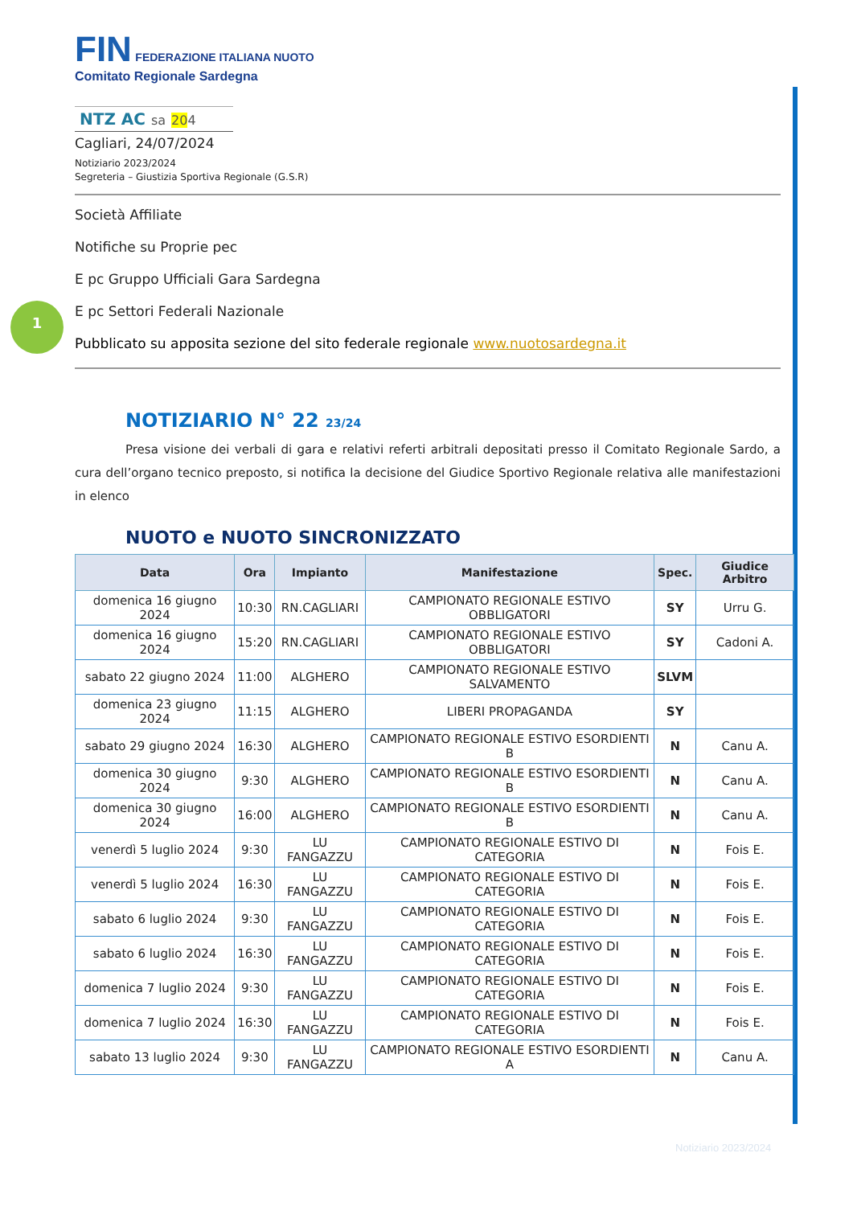1
FIN FEDERAZIONE ITALIANA NUOTO
Comitato Regionale Sardegna
NTZ AC sa 204
Cagliari, 24/07/2024
Notiziario 2023/2024
Segreteria – Giustizia Sportiva Regionale (G.S.R)
Società Affiliate
Notifiche su Proprie pec
E pc Gruppo Ufficiali Gara Sardegna
E pc Settori Federali Nazionale
Pubblicato su apposita sezione del sito federale regionale www.nuotosardegna.it
NOTIZIARIO N° 22 23/24
Presa visione dei verbali di gara e relativi referti arbitrali depositati presso il Comitato Regionale Sardo, a cura dell’organo tecnico preposto, si notifica la decisione del Giudice Sportivo Regionale relativa alle manifestazioni in elenco
NUOTO e NUOTO SINCRONIZZATO
| Data | Ora | Impianto | Manifestazione | Spec. | Giudice Arbitro |
| --- | --- | --- | --- | --- | --- |
| domenica 16 giugno 2024 | 10:30 | RN.CAGLIARI | CAMPIONATO REGIONALE ESTIVO OBBLIGATORI | SY | Urru G. |
| domenica 16 giugno 2024 | 15:20 | RN.CAGLIARI | CAMPIONATO REGIONALE ESTIVO OBBLIGATORI | SY | Cadoni A. |
| sabato 22 giugno 2024 | 11:00 | ALGHERO | CAMPIONATO REGIONALE ESTIVO SALVAMENTO | SLVM | |
| domenica 23 giugno 2024 | 11:15 | ALGHERO | LIBERI PROPAGANDA | SY | |
| sabato 29 giugno 2024 | 16:30 | ALGHERO | CAMPIONATO REGIONALE ESTIVO ESORDIENTI B | N | Canu A. |
| domenica 30 giugno 2024 | 9:30 | ALGHERO | CAMPIONATO REGIONALE ESTIVO ESORDIENTI B | N | Canu A. |
| domenica 30 giugno 2024 | 16:00 | ALGHERO | CAMPIONATO REGIONALE ESTIVO ESORDIENTI B | N | Canu A. |
| venerdì 5 luglio 2024 | 9:30 | LU FANGAZZU | CAMPIONATO REGIONALE ESTIVO DI CATEGORIA | N | Fois E. |
| venerdì 5 luglio 2024 | 16:30 | LU FANGAZZU | CAMPIONATO REGIONALE ESTIVO DI CATEGORIA | N | Fois E. |
| sabato 6 luglio 2024 | 9:30 | LU FANGAZZU | CAMPIONATO REGIONALE ESTIVO DI CATEGORIA | N | Fois E. |
| sabato 6 luglio 2024 | 16:30 | LU FANGAZZU | CAMPIONATO REGIONALE ESTIVO DI CATEGORIA | N | Fois E. |
| domenica 7 luglio 2024 | 9:30 | LU FANGAZZU | CAMPIONATO REGIONALE ESTIVO DI CATEGORIA | N | Fois E. |
| domenica 7 luglio 2024 | 16:30 | LU FANGAZZU | CAMPIONATO REGIONALE ESTIVO DI CATEGORIA | N | Fois E. |
| sabato 13 luglio 2024 | 9:30 | LU FANGAZZU | CAMPIONATO REGIONALE ESTIVO ESORDIENTI A | N | Canu A. |
Notiziario 2023/2024